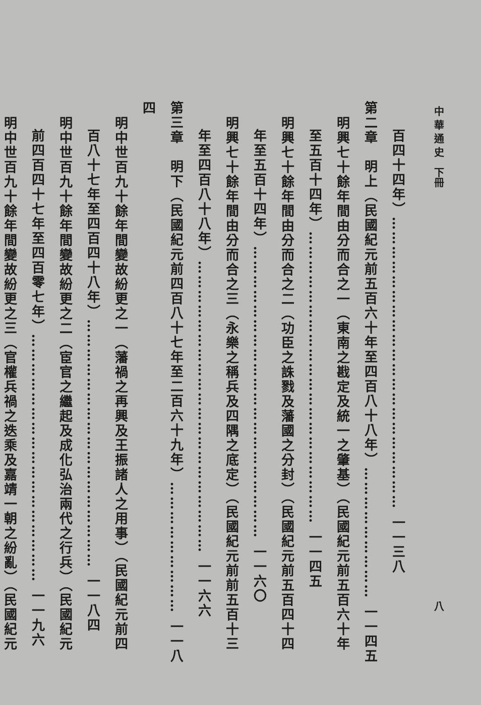中 華 通 史　下冊 八
百四十四年）…………………………………………………… 一一三八
第二章　明上（民國紀元前五百六十年至四百八十八年）……………………… 一一四五
明興七十餘年間由分而合之一（東南之戡定及統一之肇基）（民國紀元前五百六十年
至五百十四年）…………………………………………………… 一一四五
明興七十餘年間由分而合之二（功臣之誅戮及藩國之分封）（民國紀元前五百四十四
年至五百十四年）…………………………………………………… 一一六〇
明興七十餘年間由分而合之三（永樂之稱兵及四隅之底定）（民國紀元前前五百十三
年至四百八十八年）…………………………………………………… 一一六六
第三章　明下（民國紀元前四百八十七年至二百六十九年）……………………… 一一八四
明中世百九十餘年間變故紛更之一（藩禍之再興及王振諸人之用事）（民國紀元前四
百八十七年至四百四十八年）…………………………………………… 一一八四
明中世百九十餘年間變故紛更之二（宦官之繼起及成化弘治兩代之行兵）（民國紀元
前四百四十七年至四百零七年）…………………………………………… 一一九六
明中世百九十餘年間變故紛更之三（官權兵禍之迭乘及嘉靖一朝之紛亂）（民國紀元